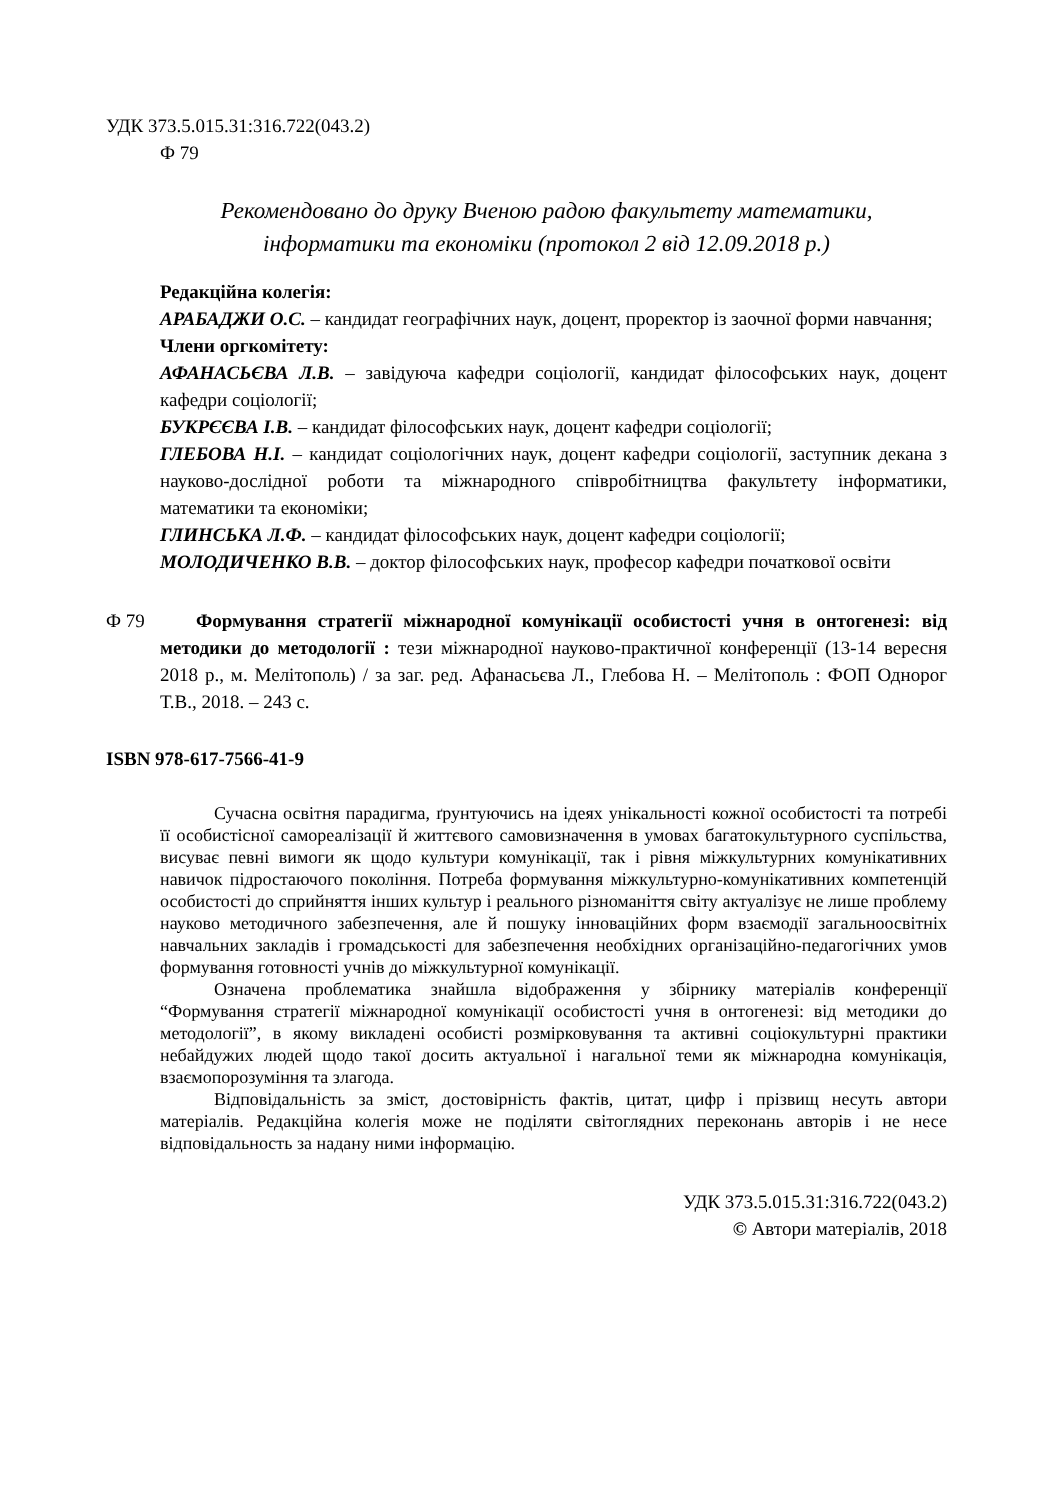УДК 373.5.015.31:316.722(043.2)
Ф 79
Рекомендовано до друку Вченою радою факультету математики,
інформатики та економіки (протокол 2 від 12.09.2018 р.)
Редакційна колегія:
АРАБАДЖИ О.С. – кандидат географічних наук, доцент, проректор із заочної форми навчання;
Члени оргкомітету:
АФАНАСЬЄВА Л.В. – завідуюча кафедри соціології, кандидат філософських наук, доцент кафедри соціології;
БУКРЄЄВА І.В. – кандидат філософських наук, доцент кафедри соціології;
ГЛЕБОВА Н.І. – кандидат соціологічних наук, доцент кафедри соціології, заступник декана з науково-дослідної роботи та міжнародного співробітництва факультету інформатики, математики та економіки;
ГЛИНСЬКА Л.Ф. – кандидат філософських наук, доцент кафедри соціології;
МОЛОДИЧЕНКО В.В. – доктор філософських наук, професор кафедри початкової освіти
Ф 79 Формування стратегії міжнародної комунікації особистості учня в онтогенезі: від методики до методології : тези міжнародної науково-практичної конференції (13-14 вересня 2018 р., м. Мелітополь) / за заг. ред. Афанасьєва Л., Глебова Н. – Мелітополь : ФОП Однорог Т.В., 2018. – 243 с.
ISBN 978-617-7566-41-9
Сучасна освітня парадигма, ґрунтуючись на ідеях унікальності кожної особистості та потребі її особистісної самореалізації й життєвого самовизначення в умовах багатокультурного суспільства, висуває певні вимоги як щодо культури комунікації, так і рівня міжкультурних комунікативних навичок підростаючого покоління. Потреба формування міжкультурно-комунікативних компетенцій особистості до сприйняття інших культур і реального різноманіття світу актуалізує не лише проблему науково методичного забезпечення, але й пошуку інноваційних форм взаємодії загальноосвітніх навчальних закладів і громадськості для забезпечення необхідних організаційно-педагогічних умов формування готовності учнів до міжкультурної комунікації.
Означена проблематика знайшла відображення у збірнику матеріалів конференції “Формування стратегії міжнародної комунікації особистості учня в онтогенезі: від методики до методології”, в якому викладені особисті розмірковування та активні соціокультурні практики небайдужих людей щодо такої досить актуальної і нагальної теми як міжнародна комунікація, взаємопорозуміння та злагода.
Відповідальність за зміст, достовірність фактів, цитат, цифр і прізвищ несуть автори матеріалів. Редакційна колегія може не поділяти світоглядних переконань авторів і не несе відповідальность за надану ними інформацію.
УДК 373.5.015.31:316.722(043.2)
© Автори матеріалів, 2018